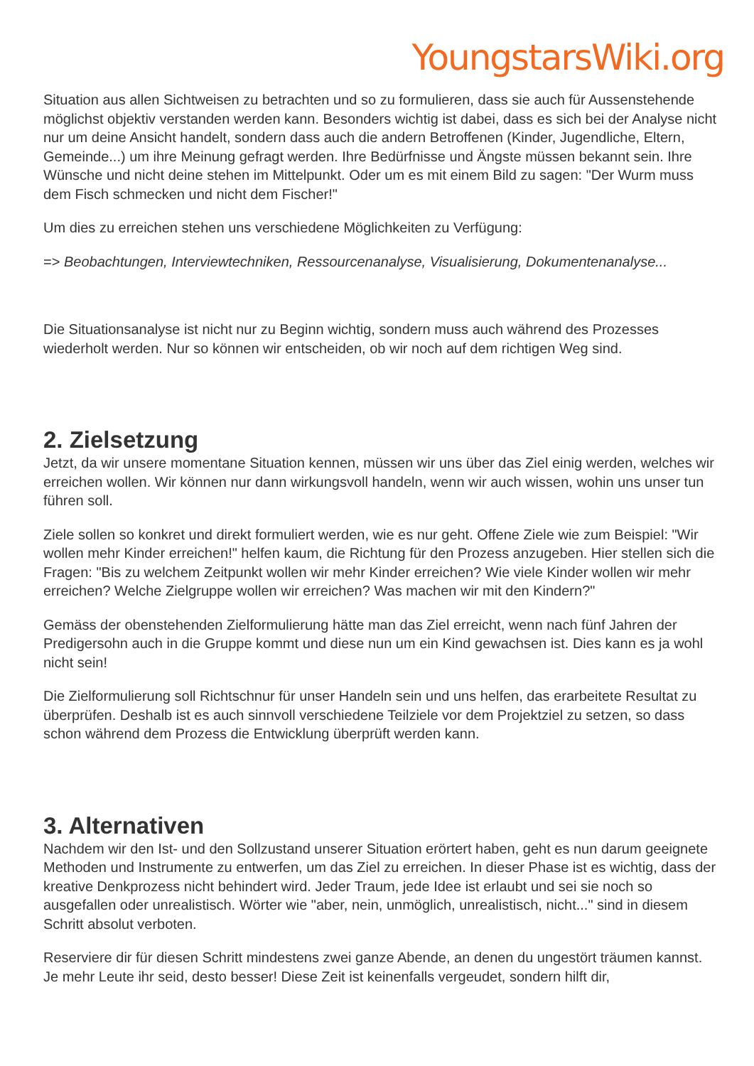YoungstarsWiki.org
Situation aus allen Sichtweisen zu betrachten und so zu formulieren, dass sie auch für Aussenstehende möglichst objektiv verstanden werden kann. Besonders wichtig ist dabei, dass es sich bei der Analyse nicht nur um deine Ansicht handelt, sondern dass auch die andern Betroffenen (Kinder, Jugendliche, Eltern, Gemeinde...) um ihre Meinung gefragt werden. Ihre Bedürfnisse und Ängste müssen bekannt sein. Ihre Wünsche und nicht deine stehen im Mittelpunkt. Oder um es mit einem Bild zu sagen: "Der Wurm muss dem Fisch schmecken und nicht dem Fischer!"
Um dies zu erreichen stehen uns verschiedene Möglichkeiten zu Verfügung:
=> Beobachtungen, Interviewtechniken, Ressourcenanalyse, Visualisierung, Dokumentenanalyse...
Die Situationsanalyse ist nicht nur zu Beginn wichtig, sondern muss auch während des Prozesses wiederholt werden. Nur so können wir entscheiden, ob wir noch auf dem richtigen Weg sind.
2. Zielsetzung
Jetzt, da wir unsere momentane Situation kennen, müssen wir uns über das Ziel einig werden, welches wir erreichen wollen. Wir können nur dann wirkungsvoll handeln, wenn wir auch wissen, wohin uns unser tun führen soll.
Ziele sollen so konkret und direkt formuliert werden, wie es nur geht. Offene Ziele wie zum Beispiel: "Wir wollen mehr Kinder erreichen!" helfen kaum, die Richtung für den Prozess anzugeben. Hier stellen sich die Fragen: "Bis zu welchem Zeitpunkt wollen wir mehr Kinder erreichen? Wie viele Kinder wollen wir mehr erreichen? Welche Zielgruppe wollen wir erreichen? Was machen wir mit den Kindern?"
Gemäss der obenstehenden Zielformulierung hätte man das Ziel erreicht, wenn nach fünf Jahren der Predigersohn auch in die Gruppe kommt und diese nun um ein Kind gewachsen ist. Dies kann es ja wohl nicht sein!
Die Zielformulierung soll Richtschnur für unser Handeln sein und uns helfen, das erarbeitete Resultat zu überprüfen. Deshalb ist es auch sinnvoll verschiedene Teilziele vor dem Projektziel zu setzen, so dass schon während dem Prozess die Entwicklung überprüft werden kann.
3. Alternativen
Nachdem wir den Ist- und den Sollzustand unserer Situation erörtert haben, geht es nun darum geeignete Methoden und Instrumente zu entwerfen, um das Ziel zu erreichen. In dieser Phase ist es wichtig, dass der kreative Denkprozess nicht behindert wird. Jeder Traum, jede Idee ist erlaubt und sei sie noch so ausgefallen oder unrealistisch. Wörter wie "aber, nein, unmöglich, unrealistisch, nicht..." sind in diesem Schritt absolut verboten.
Reserviere dir für diesen Schritt mindestens zwei ganze Abende, an denen du ungestört träumen kannst. Je mehr Leute ihr seid, desto besser! Diese Zeit ist keinenfalls vergeudet, sondern hilft dir,